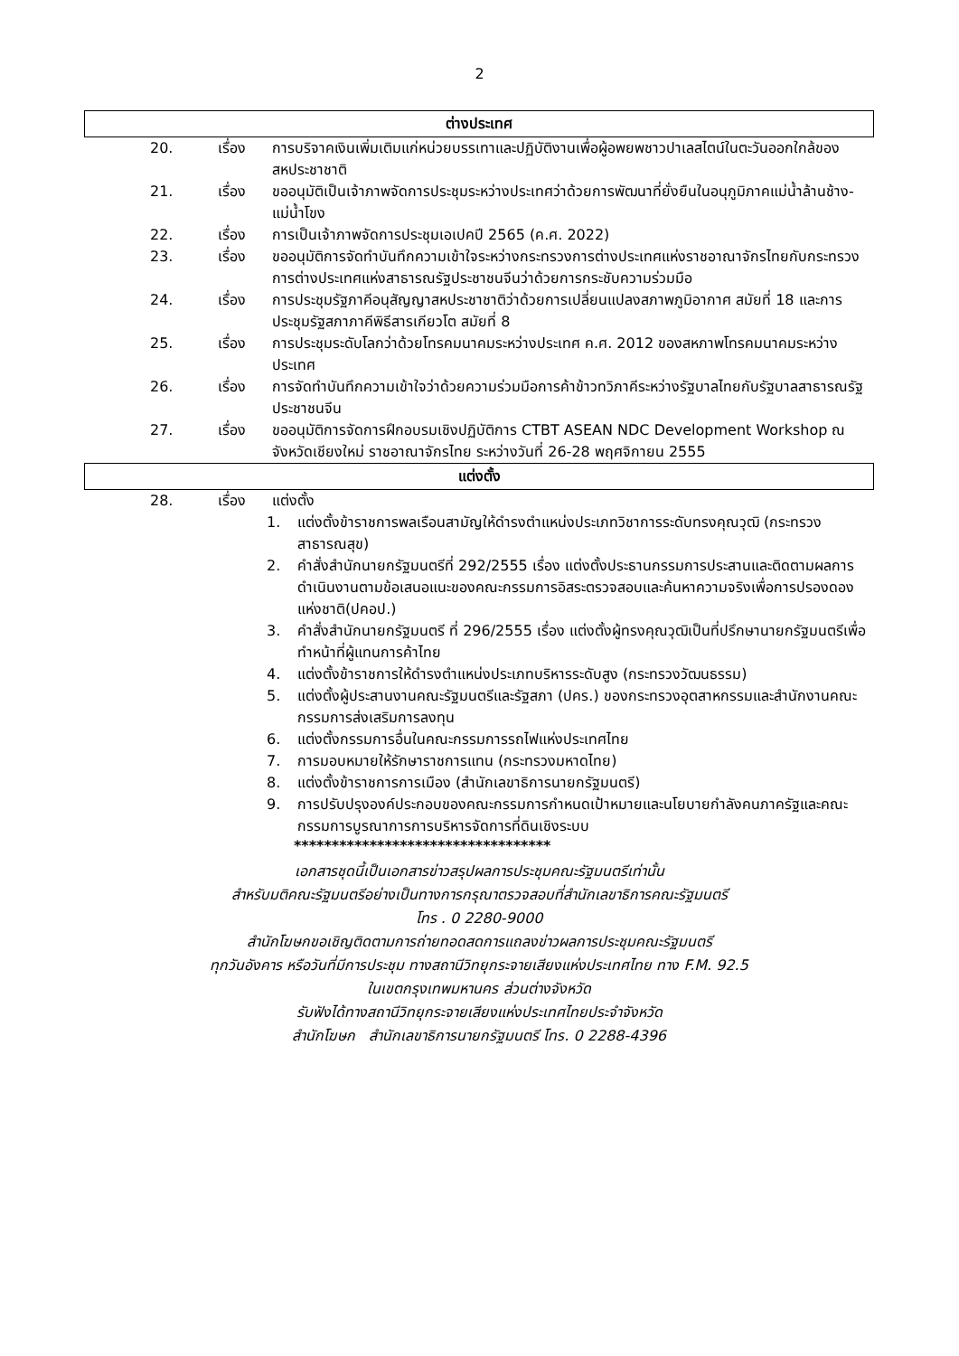2
ต่างประเทศ
20. เรื่อง การบริจาคเงินเพิ่มเติมแก่หน่วยบรรเทาและปฏิบัติงานเพื่อผู้อพยพชาวปาเลสไตน์ในตะวันออกใกล้ของสหประชาชาติ
21. เรื่อง ขออนุมัติเป็นเจ้าภาพจัดการประชุมระหว่างประเทศว่าด้วยการพัฒนาที่ยั่งยืนในอนุภูมิภาคแม่น้ำล้านช้าง-แม่น้ำโขง
22. เรื่อง การเป็นเจ้าภาพจัดการประชุมเอเปคปี 2565 (ค.ศ. 2022)
23. เรื่อง ขออนุมัติการจัดทำบันทึกความเข้าใจระหว่างกระทรวงการต่างประเทศแห่งราชอาณาจักรไทยกับกระทรวงการต่างประเทศแห่งสาธารณรัฐประชาชนจีนว่าด้วยการกระชับความร่วมมือ
24. เรื่อง การประชุมรัฐภาคีอนุสัญญาสหประชาชาติว่าด้วยการเปลี่ยนแปลงสภาพภูมิอากาศ สมัยที่ 18 และการประชุมรัฐสภาภาคีพิธีสารเกียวโต สมัยที่ 8
25. เรื่อง การประชุมระดับโลกว่าด้วยโทรคมนาคมระหว่างประเทศ ค.ศ. 2012 ของสหภาพโทรคมนาคมระหว่างประเทศ
26. เรื่อง การจัดทำบันทึกความเข้าใจว่าด้วยความร่วมมือการค้าข้าวทวิภาคีระหว่างรัฐบาลไทยกับรัฐบาลสาธารณรัฐประชาชนจีน
27. เรื่อง ขออนุมัติการจัดการฝึกอบรมเชิงปฏิบัติการ CTBT ASEAN NDC Development Workshop ณ จังหวัดเชียงใหม่ ราชอาณาจักรไทย ระหว่างวันที่ 26-28 พฤศจิกายน 2555
แต่งตั้ง
28. เรื่อง แต่งตั้ง
1. แต่งตั้งข้าราชการพลเรือนสามัญให้ดำรงตำแหน่งประเภทวิชาการระดับทรงคุณวุฒิ (กระทรวงสาธารณสุข)
2. คำสั่งสำนักนายกรัฐมนตรีที่ 292/2555 เรื่อง แต่งตั้งประธานกรรมการประสานและติดตามผลการดำเนินงานตามข้อเสนอแนะของคณะกรรมการอิสระตรวจสอบและค้นหาความจริงเพื่อการปรองดองแห่งชาติ(ปคอป.)
3. คำสั่งสำนักนายกรัฐมนตรี ที่ 296/2555 เรื่อง แต่งตั้งผู้ทรงคุณวุฒิเป็นที่ปรึกษานายกรัฐมนตรีเพื่อทำหน้าที่ผู้แทนการค้าไทย
4. แต่งตั้งข้าราชการให้ดำรงตำแหน่งประเภทบริหารระดับสูง (กระทรวงวัฒนธรรม)
5. แต่งตั้งผู้ประสานงานคณะรัฐมนตรีและรัฐสภา (ปคร.) ของกระทรวงอุตสาหกรรมและสำนักงานคณะกรรมการส่งเสริมการลงทุน
6. แต่งตั้งกรรมการอื่นในคณะกรรมการรถไฟแห่งประเทศไทย
7. การมอบหมายให้รักษาราชการแทน (กระทรวงมหาดไทย)
8. แต่งตั้งข้าราชการการเมือง (สำนักเลขาธิการนายกรัฐมนตรี)
9. การปรับปรุงองค์ประกอบของคณะกรรมการกำหนดเป้าหมายและนโยบายกำลังคนภาครัฐและคณะกรรมการบูรณาการการบริหารจัดการที่ดินเชิงระบบ
**********************************
เอกสารชุดนี้เป็นเอกสารข่าวสรุปผลการประชุมคณะรัฐมนตรีเท่านั้น
สำหรับมติคณะรัฐมนตรีอย่างเป็นทางการกรุณาตรวจสอบที่สำนักเลขาธิการคณะรัฐมนตรี
โทร . 0 2280-9000
สำนักโฆษกขอเชิญติดตามการถ่ายทอดสดการแถลงข่าวผลการประชุมคณะรัฐมนตรี
ทุกวันอังคาร หรือวันที่มีการประชุม ทางสถานีวิทยุกระจายเสียงแห่งประเทศไทย ทาง F.M. 92.5
ในเขตกรุงเทพมหานคร ส่วนต่างจังหวัด
รับฟังได้ทางสถานีวิทยุกระจายเสียงแห่งประเทศไทยประจำจังหวัด
สำนักโฆษก สำนักเลขาธิการนายกรัฐมนตรี โทร. 0 2288-4396